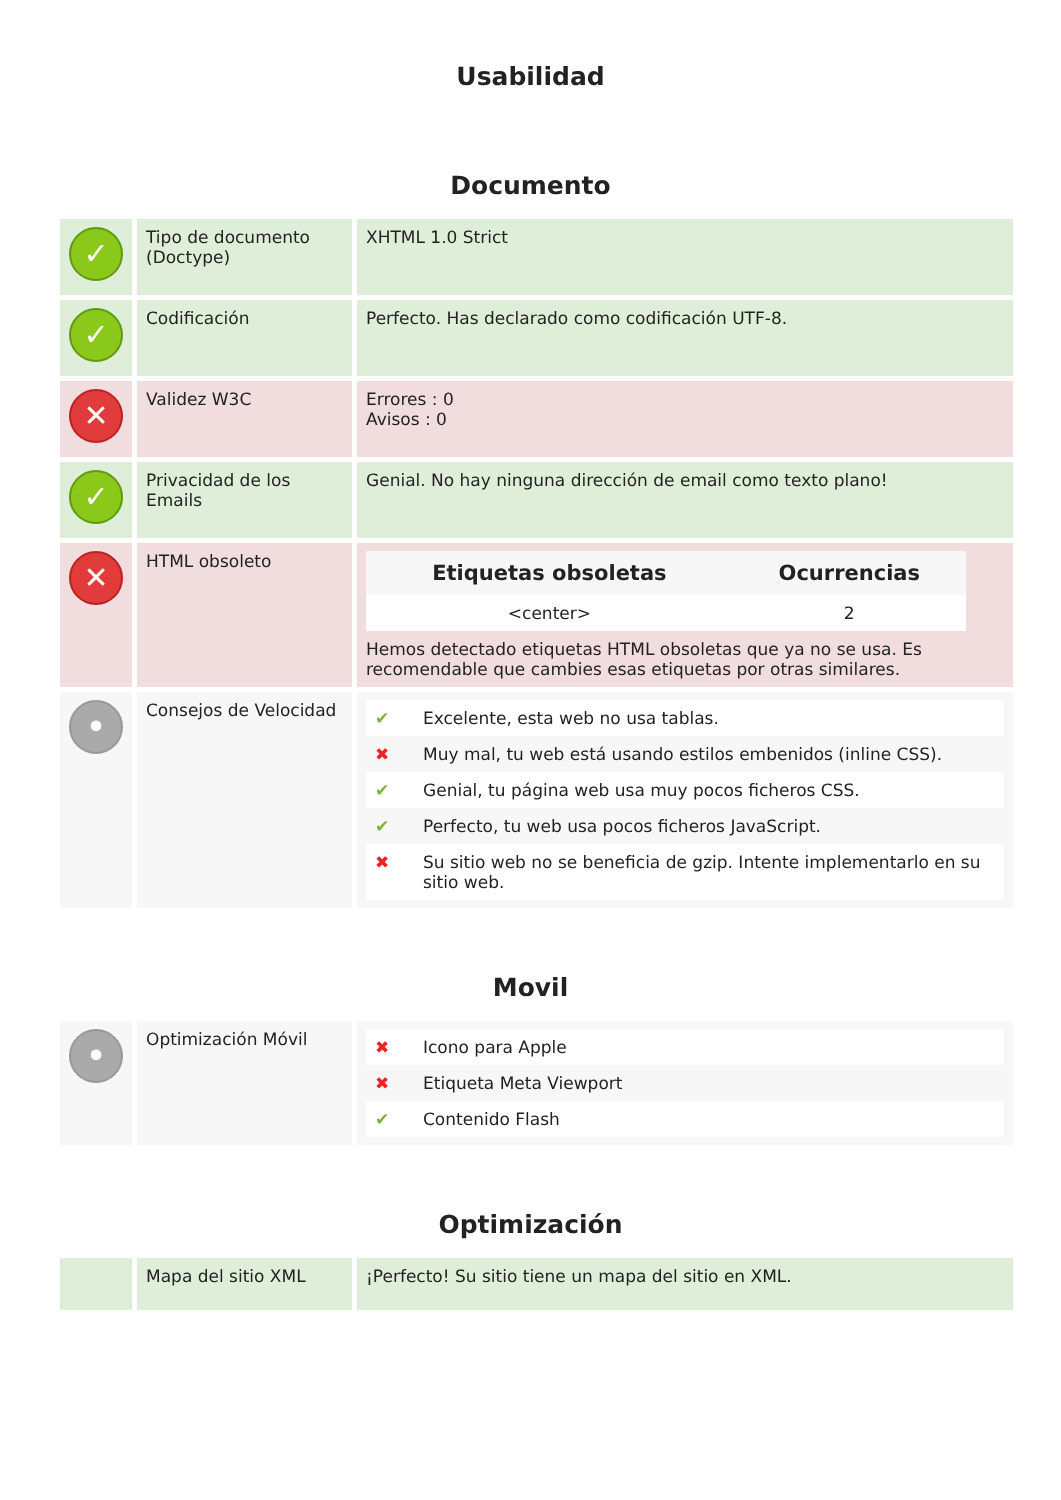Usabilidad
Documento
| ✓ | Tipo de documento (Doctype) | XHTML 1.0 Strict |
| ✓ | Codificación | Perfecto. Has declarado como codificación UTF-8. |
| ✕ | Validez W3C | Errores : 0 Avisos : 0 |
| ✓ | Privacidad de los Emails | Genial. No hay ninguna dirección de email como texto plano! |
| ✕ | HTML obsoleto | / Etiquetas obsoletas / Ocurrencias / / --- / --- / / <center> / 2 / Hemos detectado etiquetas HTML obsoletas que ya no se usa. Es recomendable que cambies esas etiquetas por otras similares. |
| • | Consejos de Velocidad | / ✔ / Excelente, esta web no usa tablas. / / ✖ / Muy mal, tu web está usando estilos embenidos (inline CSS). / / ✔ / Genial, tu página web usa muy pocos ficheros CSS. / / ✔ / Perfecto, tu web usa pocos ficheros JavaScript. / / ✖ / Su sitio web no se beneficia de gzip. Intente implementarlo en su sitio web. / |
Movil
| • | Optimización Móvil | / ✖ / Icono para Apple / / ✖ / Etiqueta Meta Viewport / / ✔ / Contenido Flash / |
Optimización
| | Mapa del sitio XML | ¡Perfecto! Su sitio tiene un mapa del sitio en XML. |